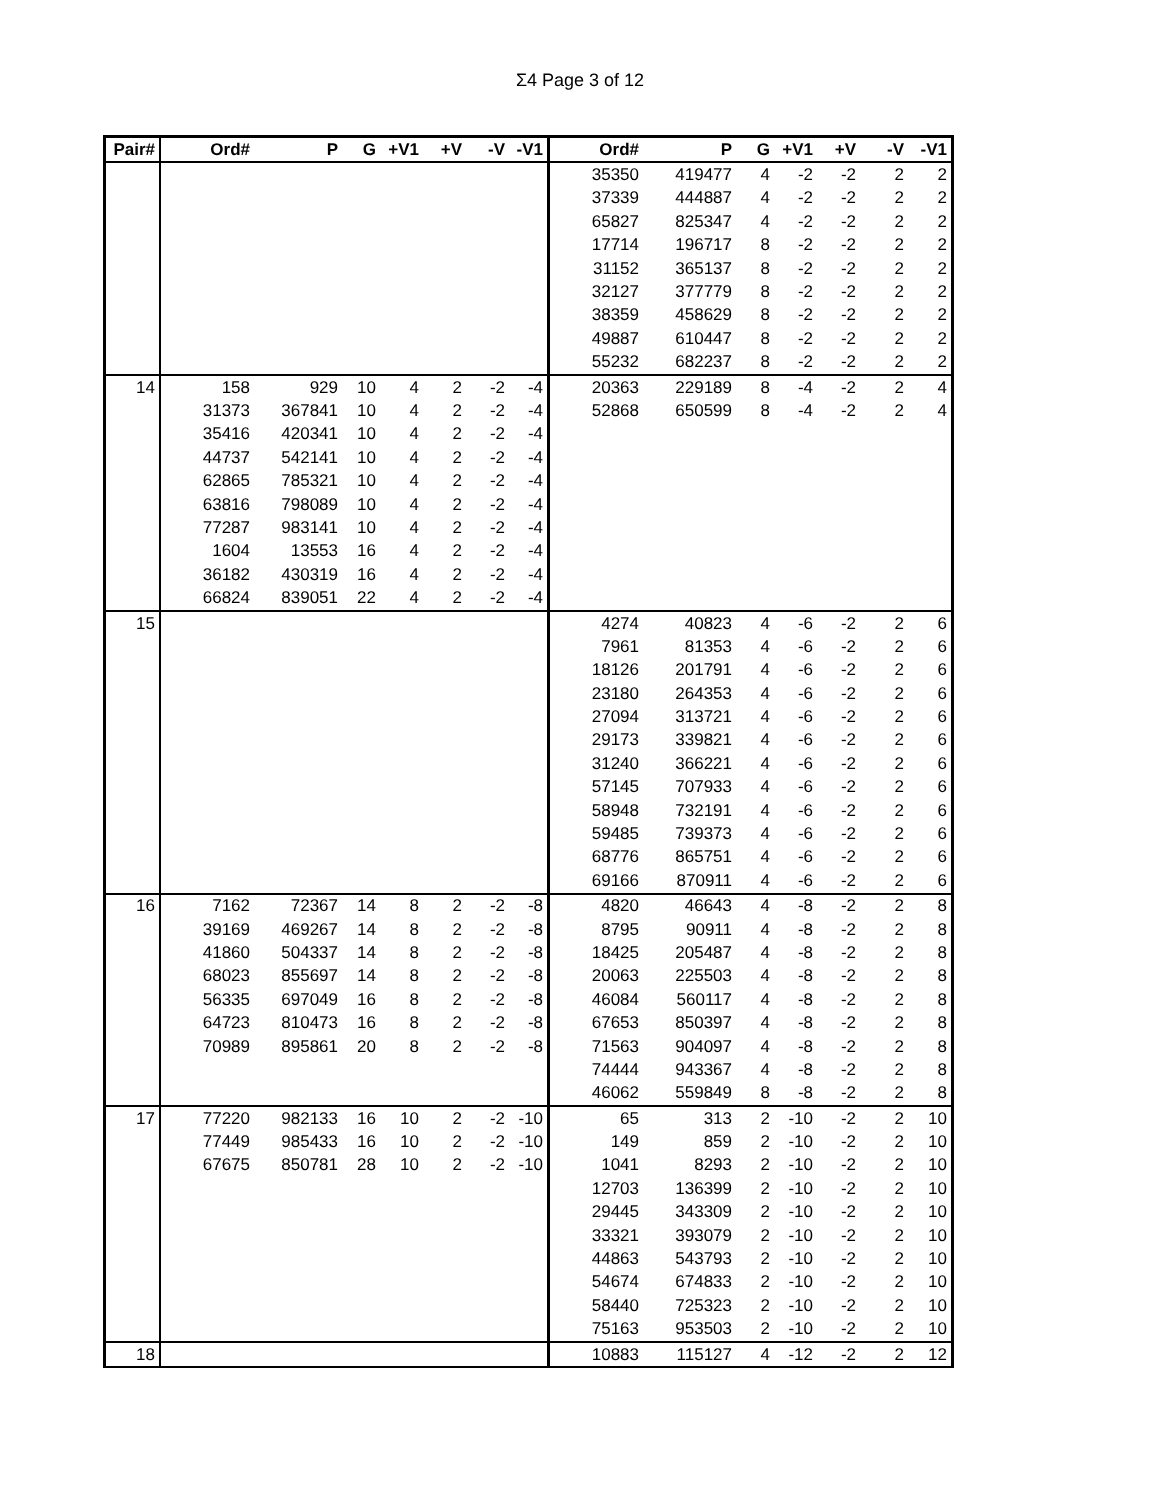Σ4 Page 3 of 12
| Pair# | Ord# | P | G | +V1 | +V | -V | -V1 | Ord# | P | G | +V1 | +V | -V | -V1 |
| --- | --- | --- | --- | --- | --- | --- | --- | --- | --- | --- | --- | --- | --- | --- |
| | | | | | | | | 35350 | 419477 | 4 | -2 | -2 | 2 | 2 |
| | | | | | | | | 37339 | 444887 | 4 | -2 | -2 | 2 | 2 |
| | | | | | | | | 65827 | 825347 | 4 | -2 | -2 | 2 | 2 |
| | | | | | | | | 17714 | 196717 | 8 | -2 | -2 | 2 | 2 |
| | | | | | | | | 31152 | 365137 | 8 | -2 | -2 | 2 | 2 |
| | | | | | | | | 32127 | 377779 | 8 | -2 | -2 | 2 | 2 |
| | | | | | | | | 38359 | 458629 | 8 | -2 | -2 | 2 | 2 |
| | | | | | | | | 49887 | 610447 | 8 | -2 | -2 | 2 | 2 |
| | | | | | | | | 55232 | 682237 | 8 | -2 | -2 | 2 | 2 |
| 14 | 158 | 929 | 10 | 4 | 2 | -2 | -4 | 20363 | 229189 | 8 | -4 | -2 | 2 | 4 |
| | 31373 | 367841 | 10 | 4 | 2 | -2 | -4 | 52868 | 650599 | 8 | -4 | -2 | 2 | 4 |
| | 35416 | 420341 | 10 | 4 | 2 | -2 | -4 | | | | | | | |
| | 44737 | 542141 | 10 | 4 | 2 | -2 | -4 | | | | | | | |
| | 62865 | 785321 | 10 | 4 | 2 | -2 | -4 | | | | | | | |
| | 63816 | 798089 | 10 | 4 | 2 | -2 | -4 | | | | | | | |
| | 77287 | 983141 | 10 | 4 | 2 | -2 | -4 | | | | | | | |
| | 1604 | 13553 | 16 | 4 | 2 | -2 | -4 | | | | | | | |
| | 36182 | 430319 | 16 | 4 | 2 | -2 | -4 | | | | | | | |
| | 66824 | 839051 | 22 | 4 | 2 | -2 | -4 | | | | | | | |
| 15 | | | | | | | | 4274 | 40823 | 4 | -6 | -2 | 2 | 6 |
| | | | | | | | | 7961 | 81353 | 4 | -6 | -2 | 2 | 6 |
| | | | | | | | | 18126 | 201791 | 4 | -6 | -2 | 2 | 6 |
| | | | | | | | | 23180 | 264353 | 4 | -6 | -2 | 2 | 6 |
| | | | | | | | | 27094 | 313721 | 4 | -6 | -2 | 2 | 6 |
| | | | | | | | | 29173 | 339821 | 4 | -6 | -2 | 2 | 6 |
| | | | | | | | | 31240 | 366221 | 4 | -6 | -2 | 2 | 6 |
| | | | | | | | | 57145 | 707933 | 4 | -6 | -2 | 2 | 6 |
| | | | | | | | | 58948 | 732191 | 4 | -6 | -2 | 2 | 6 |
| | | | | | | | | 59485 | 739373 | 4 | -6 | -2 | 2 | 6 |
| | | | | | | | | 68776 | 865751 | 4 | -6 | -2 | 2 | 6 |
| | | | | | | | | 69166 | 870911 | 4 | -6 | -2 | 2 | 6 |
| 16 | 7162 | 72367 | 14 | 8 | 2 | -2 | -8 | 4820 | 46643 | 4 | -8 | -2 | 2 | 8 |
| | 39169 | 469267 | 14 | 8 | 2 | -2 | -8 | 8795 | 90911 | 4 | -8 | -2 | 2 | 8 |
| | 41860 | 504337 | 14 | 8 | 2 | -2 | -8 | 18425 | 205487 | 4 | -8 | -2 | 2 | 8 |
| | 68023 | 855697 | 14 | 8 | 2 | -2 | -8 | 20063 | 225503 | 4 | -8 | -2 | 2 | 8 |
| | 56335 | 697049 | 16 | 8 | 2 | -2 | -8 | 46084 | 560117 | 4 | -8 | -2 | 2 | 8 |
| | 64723 | 810473 | 16 | 8 | 2 | -2 | -8 | 67653 | 850397 | 4 | -8 | -2 | 2 | 8 |
| | 70989 | 895861 | 20 | 8 | 2 | -2 | -8 | 71563 | 904097 | 4 | -8 | -2 | 2 | 8 |
| | | | | | | | | 74444 | 943367 | 4 | -8 | -2 | 2 | 8 |
| | | | | | | | | 46062 | 559849 | 8 | -8 | -2 | 2 | 8 |
| 17 | 77220 | 982133 | 16 | 10 | 2 | -2 | -10 | 65 | 313 | 2 | -10 | -2 | 2 | 10 |
| | 77449 | 985433 | 16 | 10 | 2 | -2 | -10 | 149 | 859 | 2 | -10 | -2 | 2 | 10 |
| | 67675 | 850781 | 28 | 10 | 2 | -2 | -10 | 1041 | 8293 | 2 | -10 | -2 | 2 | 10 |
| | | | | | | | | 12703 | 136399 | 2 | -10 | -2 | 2 | 10 |
| | | | | | | | | 29445 | 343309 | 2 | -10 | -2 | 2 | 10 |
| | | | | | | | | 33321 | 393079 | 2 | -10 | -2 | 2 | 10 |
| | | | | | | | | 44863 | 543793 | 2 | -10 | -2 | 2 | 10 |
| | | | | | | | | 54674 | 674833 | 2 | -10 | -2 | 2 | 10 |
| | | | | | | | | 58440 | 725323 | 2 | -10 | -2 | 2 | 10 |
| | | | | | | | | 75163 | 953503 | 2 | -10 | -2 | 2 | 10 |
| 18 | | | | | | | | 10883 | 115127 | 4 | -12 | -2 | 2 | 12 |